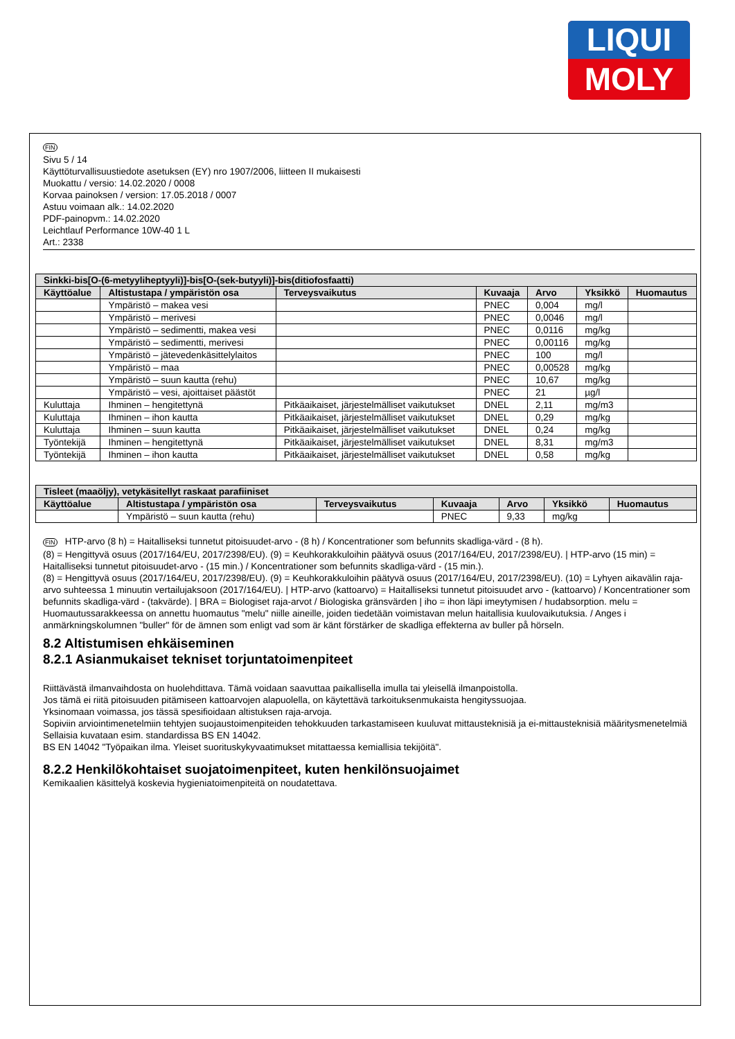LIQUI
MOLY
FIN
Sivu 5 / 14
Käyttöturvallisuustiedote asetuksen (EY) nro 1907/2006, liitteen II mukaisesti
Muokattu / versio: 14.02.2020 / 0008
Korvaa painoksen / version: 17.05.2018 / 0007
Astuu voimaan alk.: 14.02.2020
PDF-painopvm.: 14.02.2020
Leichtlauf Performance 10W-40 1 L
Art.: 2338
| Sinkki-bis[O-(6-metyyliheptyyli)]-bis[O-(sek-butyyli)]-bis(ditiofosfaatti) | | | | | | |
| --- | --- | --- | --- | --- | --- | --- |
| Käyttöalue | Altistustapa / ympäristön osa | Terveysvaikutus | Kuvaaja | Arvo | Yksikkö | Huomautus |
| | Ympäristö – makea vesi | | PNEC | 0,004 | mg/l | |
| | Ympäristö – merivesi | | PNEC | 0,0046 | mg/l | |
| | Ympäristö – sedimentti, makea vesi | | PNEC | 0,0116 | mg/kg | |
| | Ympäristö – sedimentti, merivesi | | PNEC | 0,00116 | mg/kg | |
| | Ympäristö – jätevedenkäsittelylaitos | | PNEC | 100 | mg/l | |
| | Ympäristö – maa | | PNEC | 0,00528 | mg/kg | |
| | Ympäristö – suun kautta (rehu) | | PNEC | 10,67 | mg/kg | |
| | Ympäristö – vesi, ajoittaiset päästöt | | PNEC | 21 | µg/l | |
| Kuluttaja | Ihminen – hengitettynä | Pitkäaikaiset, järjestelmälliset vaikutukset | DNEL | 2,11 | mg/m3 | |
| Kuluttaja | Ihminen – ihon kautta | Pitkäaikaiset, järjestelmälliset vaikutukset | DNEL | 0,29 | mg/kg | |
| Kuluttaja | Ihminen – suun kautta | Pitkäaikaiset, järjestelmälliset vaikutukset | DNEL | 0,24 | mg/kg | |
| Työntekijä | Ihminen – hengitettynä | Pitkäaikaiset, järjestelmälliset vaikutukset | DNEL | 8,31 | mg/m3 | |
| Työntekijä | Ihminen – ihon kautta | Pitkäaikaiset, järjestelmälliset vaikutukset | DNEL | 0,58 | mg/kg | |
| Tisleet (maaöljy), vetykäsitellyt raskaat parafiiniset | | | | | | |
| --- | --- | --- | --- | --- | --- | --- |
| Käyttöalue | Altistustapa / ympäristön osa | Terveysvaikutus | Kuvaaja | Arvo | Yksikkö | Huomautus |
| | Ympäristö – suun kautta (rehu) | | PNEC | 9,33 | mg/kg | |
FIN HTP-arvo (8 h) = Haitalliseksi tunnetut pitoisuudet-arvo - (8 h) / Koncentrationer som befunnits skadliga-värd - (8 h).
(8) = Hengittyvä osuus (2017/164/EU, 2017/2398/EU). (9) = Keuhkorakkuloihin päätyvä osuus (2017/164/EU, 2017/2398/EU). | HTP-arvo (15 min) = Haitalliseksi tunnetut pitoisuudet-arvo - (15 min.) / Koncentrationer som befunnits skadliga-värd - (15 min.).
(8) = Hengittyvä osuus (2017/164/EU, 2017/2398/EU). (9) = Keuhkorakkuloihin päätyvä osuus (2017/164/EU, 2017/2398/EU). (10) = Lyhyen aikavälin raja-arvo suhteessa 1 minuutin vertailujaksoon (2017/164/EU). | HTP-arvo (kattoarvo) = Haitalliseksi tunnetut pitoisuudet arvo - (kattoarvo) / Koncentrationer som befunnits skadliga-värd - (takvärde). | BRA = Biologiset raja-arvot / Biologiska gränsvärden | iho = ihon läpi imeytymisen / hudabsorption. melu = Huomautussarakkeessa on annettu huomautus "melu" niille aineille, joiden tiedetään voimistavan melun haitallisia kuulovaikutuksia. / Anges i anmärkningskolumnen "buller" för de ämnen som enligt vad som är känt förstärker de skadliga effekterna av buller på hörseln.
8.2 Altistumisen ehkäiseminen
8.2.1 Asianmukaiset tekniset torjuntatoimenpiteet
Riittävästä ilmanvaihdosta on huolehdittava. Tämä voidaan saavuttaa paikallisella imulla tai yleisellä ilmanpoistolla.
Jos tämä ei riitä pitoisuuden pitämiseen kattoarvojen alapuolella, on käytettävä tarkoituksenmukaista hengityssuojaa.
Yksinomaan voimassa, jos tässä spesifioidaan altistuksen raja-arvoja.
Sopiviin arviointimenetelmiin tehtyjen suojaustoimenpiteiden tehokkuuden tarkastamiseen kuuluvat mittausteknisiä ja ei-mittausteknisiä määritysmenetelmiä
Sellaisia kuvataan esim. standardissa BS EN 14042.
BS EN 14042 "Työpaikan ilma. Yleiset suorituskykyvaatimukset mitattaessa kemiallisia tekijöitä".
8.2.2 Henkilökohtaiset suojatoimenpiteet, kuten henkilönsuojaimet
Kemikaalien käsittelyä koskevia hygieniatoimenpiteitä on noudatettava.